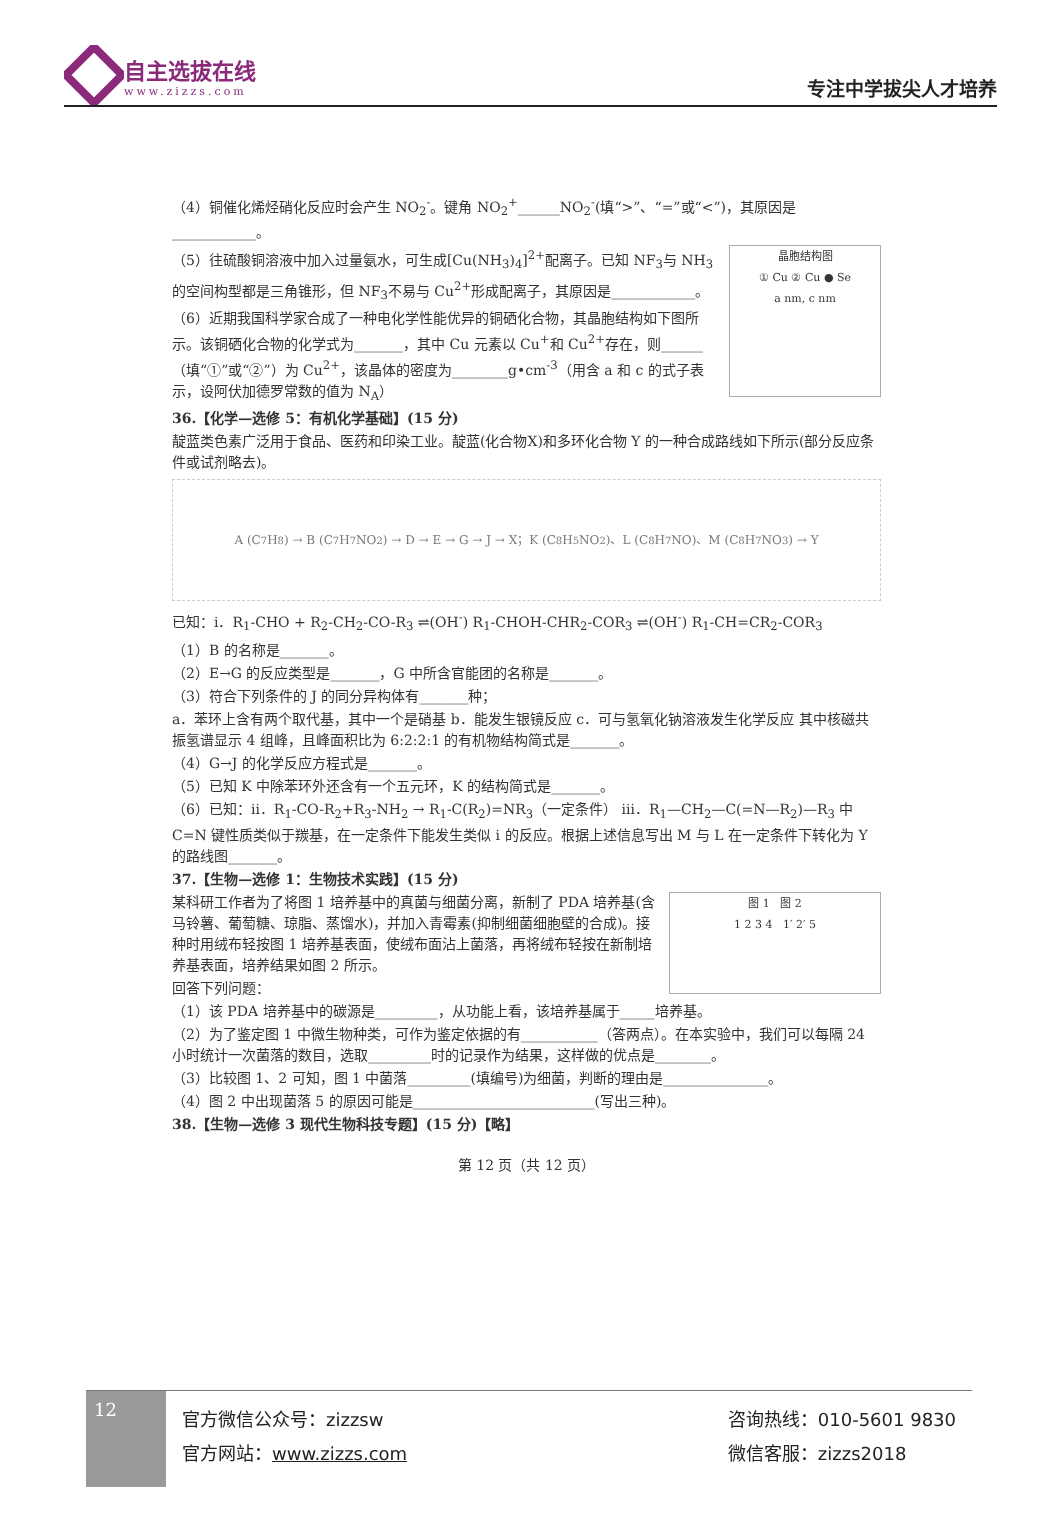自主选拔在线
www.zizzs.com
专注中学拔尖人才培养
（4）铜催化烯烃硝化反应时会产生 NO<sub>2</sub><sup>-</sup>。键角 NO<sub>2</sub><sup>+</sup>______NO<sub>2</sub><sup>-</sup>(填“>”、“=”或“<”)，其原因是____________。
晶胞结构图
① Cu ② Cu ● Se
a nm, c nm
（5）往硫酸铜溶液中加入过量氨水，可生成[Cu(NH<sub>3</sub>)<sub>4</sub>]<sup>2+</sup>配离子。已知 NF<sub>3</sub>与 NH<sub>3</sub>的空间构型都是三角锥形，但 NF<sub>3</sub>不易与 Cu<sup>2+</sup>形成配离子，其原因是____________。
（6）近期我国科学家合成了一种电化学性能优异的铜硒化合物，其晶胞结构如下图所示。该铜硒化合物的化学式为_______，其中 Cu 元素以 Cu<sup>+</sup>和 Cu<sup>2+</sup>存在，则______（填“①”或“②”）为 Cu<sup>2+</sup>，该晶体的密度为________g•cm<sup>-3</sup>（用含 a 和 c 的式子表示，设阿伏加德罗常数的值为 N<sub>A</sub>）
36.【化学—选修 5：有机化学基础】(15 分)
靛蓝类色素广泛用于食品、医药和印染工业。靛蓝(化合物X)和多环化合物 Y 的一种合成路线如下所示(部分反应条件或试剂略去)。
A (C<sub>7</sub>H<sub>8</sub>) → B (C<sub>7</sub>H<sub>7</sub>NO<sub>2</sub>) → D → E → G → J → X；K (C<sub>8</sub>H<sub>5</sub>NO<sub>2</sub>)、L (C<sub>8</sub>H<sub>7</sub>NO)、M (C<sub>8</sub>H<sub>7</sub>NO<sub>3</sub>) → Y
已知：ⅰ．R<sub>1</sub>-CHO + R<sub>2</sub>-CH<sub>2</sub>-CO-R<sub>3</sub> ⇌(OH<sup>-</sup>) R<sub>1</sub>-CHOH-CHR<sub>2</sub>-COR<sub>3</sub> ⇌(OH<sup>-</sup>) R<sub>1</sub>-CH=CR<sub>2</sub>-COR<sub>3</sub>
（1）B 的名称是_______。
（2）E→G 的反应类型是_______，G 中所含官能团的名称是_______。
（3）符合下列条件的 J 的同分异构体有_______种；
a．苯环上含有两个取代基，其中一个是硝基 b．能发生银镜反应 c．可与氢氧化钠溶液发生化学反应 其中核磁共振氢谱显示 4 组峰，且峰面积比为 6:2:2:1 的有机物结构简式是_______。
（4）G→J 的化学反应方程式是_______。
（5）已知 K 中除苯环外还含有一个五元环，K 的结构简式是_______。
（6）已知：ⅱ．R<sub>1</sub>-CO-R<sub>2</sub>+R<sub>3</sub>-NH<sub>2</sub> → R<sub>1</sub>-C(R<sub>2</sub>)=NR<sub>3</sub>（一定条件） ⅲ．R<sub>1</sub>—CH<sub>2</sub>—C(=N—R<sub>2</sub>)—R<sub>3</sub> 中 C=N 键性质类似于羰基，在一定条件下能发生类似 ⅰ 的反应。根据上述信息写出 M 与 L 在一定条件下转化为 Y 的路线图_______。
37.【生物—选修 1：生物技术实践】(15 分)
图 1 图 2
1 2 3 4 1′ 2′ 5
某科研工作者为了将图 1 培养基中的真菌与细菌分离，新制了 PDA 培养基(含马铃薯、葡萄糖、琼脂、蒸馏水)，并加入青霉素(抑制细菌细胞壁的合成)。接种时用绒布轻按图 1 培养基表面，使绒布面沾上菌落，再将绒布轻按在新制培养基表面，培养结果如图 2 所示。
回答下列问题：
（1）该 PDA 培养基中的碳源是_________，从功能上看，该培养基属于_____培养基。
（2）为了鉴定图 1 中微生物种类，可作为鉴定依据的有___________（答两点）。在本实验中，我们可以每隔 24 小时统计一次菌落的数目，选取_________时的记录作为结果，这样做的优点是________。
（3）比较图 1、2 可知，图 1 中菌落_________(填编号)为细菌，判断的理由是_______________。
（4）图 2 中出现菌落 5 的原因可能是__________________________(写出三种)。
38.【生物—选修 3 现代生物科技专题】(15 分)【略】
第 12 页（共 12 页）
12
官方微信公众号：zizzsw
官方网站：www.zizzs.com
咨询热线：010-5601 9830
微信客服：zizzs2018